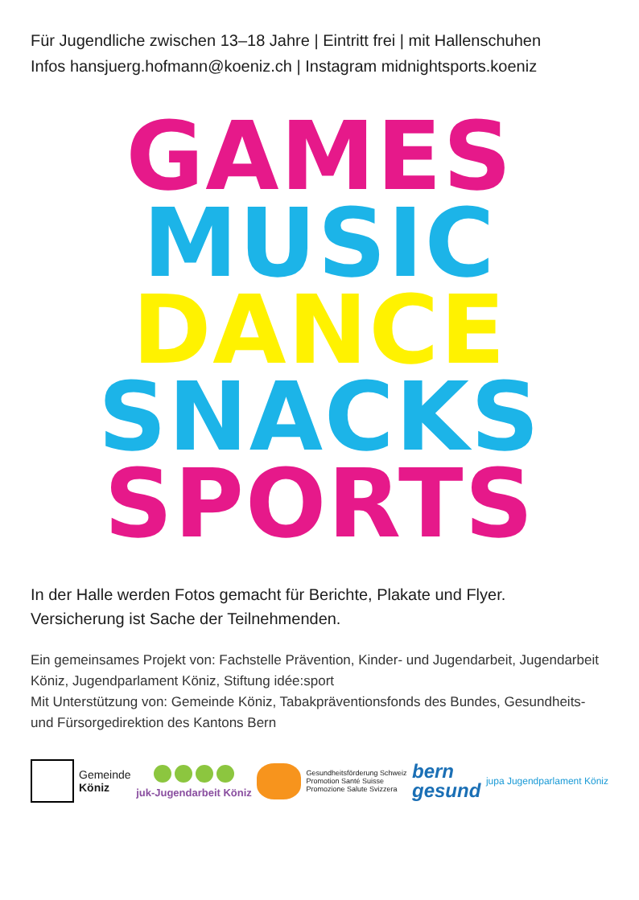Für Jugendliche zwischen 13–18 Jahre | Eintritt frei | mit Hallenschuhen
Infos hansjuerg.hofmann@koeniz.ch | Instagram midnightsports.koeniz
GAMES
MUSIC
DANCE
SNACKS
SPORTS
In der Halle werden Fotos gemacht für Berichte, Plakate und Flyer.
Versicherung ist Sache der Teilnehmenden.
Ein gemeinsames Projekt von: Fachstelle Prävention, Kinder- und Jugendarbeit, Jugendarbeit Köniz, Jugendparlament Köniz, Stiftung idée:sport
Mit Unterstützung von: Gemeinde Köniz, Tabakpräventionsfonds des Bundes, Gesundheits- und Fürsorgedirektion des Kantons Bern
Gemeinde
Köniz
juk-Jugendarbeit Köniz
Gesundheitsförderung Schweiz
Promotion Santé Suisse
Promozione Salute Svizzera
bern
gesund
jupa Jugendparlament Köniz